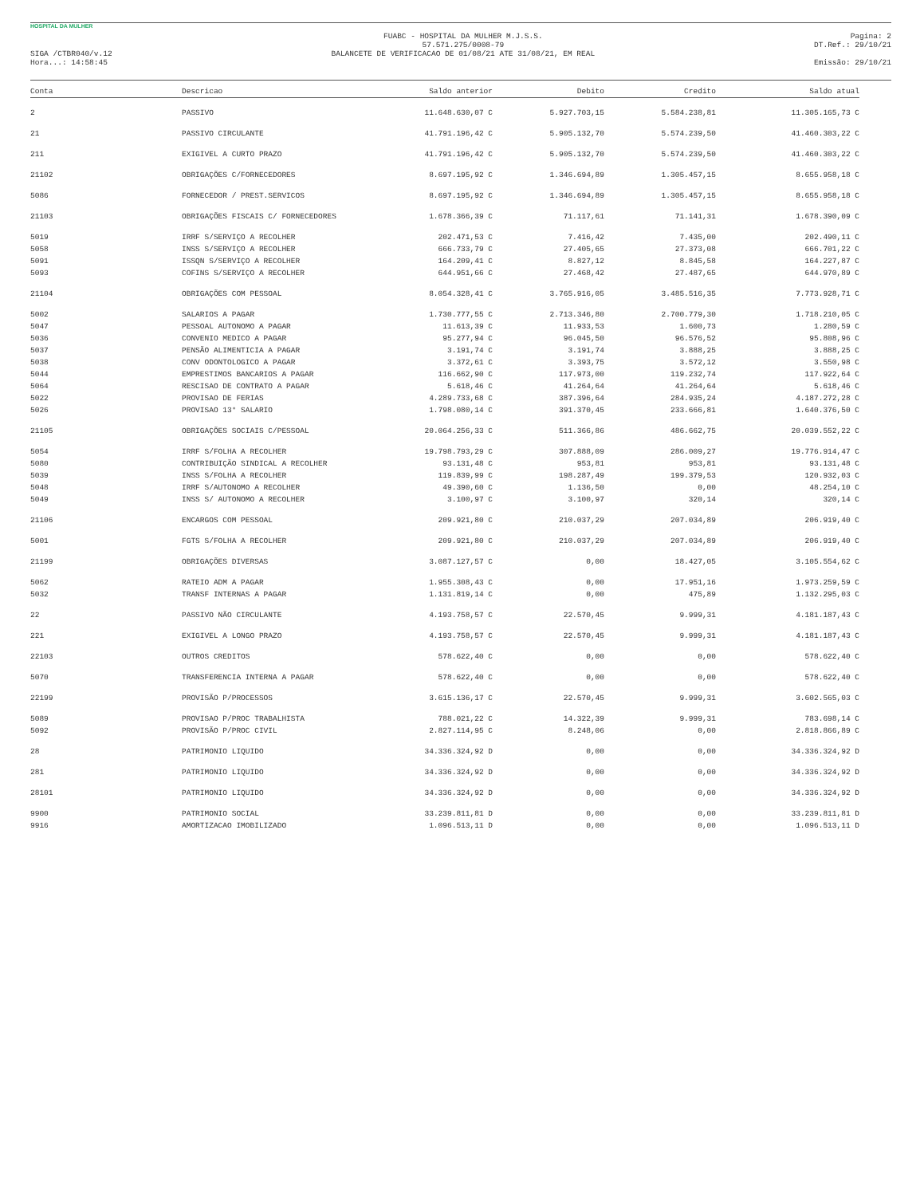HOSPITAL DA MULHER
SIGA /CTBR040/v.12
Hora...: 14:58:45
FUABC - HOSPITAL DA MULHER M.J.S.S.
57.571.275/0008-79
BALANCETE DE VERIFICACAO DE 01/08/21 ATE 31/08/21, EM REAL
Pagina: 2
DT.Ref.: 29/10/21
Emissão: 29/10/21
| Conta | Descricao | Saldo anterior | Debito | Credito | Saldo atual |
| --- | --- | --- | --- | --- | --- |
| 2 | PASSIVO | 11.648.630,07 C | 5.927.703,15 | 5.584.238,81 | 11.305.165,73 C |
| 21 | PASSIVO CIRCULANTE | 41.791.196,42 C | 5.905.132,70 | 5.574.239,50 | 41.460.303,22 C |
| 211 | EXIGIVEL A CURTO PRAZO | 41.791.196,42 C | 5.905.132,70 | 5.574.239,50 | 41.460.303,22 C |
| 21102 | OBRIGAÇÕES C/FORNECEDORES | 8.697.195,92 C | 1.346.694,89 | 1.305.457,15 | 8.655.958,18 C |
| 5086 | FORNECEDOR / PREST.SERVICOS | 8.697.195,92 C | 1.346.694,89 | 1.305.457,15 | 8.655.958,18 C |
| 21103 | OBRIGAÇÕES FISCAIS C/ FORNECEDORES | 1.678.366,39 C | 71.117,61 | 71.141,31 | 1.678.390,09 C |
| 5019 | IRRF S/SERVIÇO A RECOLHER | 202.471,53 C | 7.416,42 | 7.435,00 | 202.490,11 C |
| 5058 | INSS S/SERVIÇO A RECOLHER | 666.733,79 C | 27.405,65 | 27.373,08 | 666.701,22 C |
| 5091 | ISSQN S/SERVIÇO A RECOLHER | 164.209,41 C | 8.827,12 | 8.845,58 | 164.227,87 C |
| 5093 | COFINS S/SERVIÇO A RECOLHER | 644.951,66 C | 27.468,42 | 27.487,65 | 644.970,89 C |
| 21104 | OBRIGAÇÕES COM PESSOAL | 8.054.328,41 C | 3.765.916,05 | 3.485.516,35 | 7.773.928,71 C |
| 5002 | SALARIOS A PAGAR | 1.730.777,55 C | 2.713.346,80 | 2.700.779,30 | 1.718.210,05 C |
| 5047 | PESSOAL AUTONOMO A PAGAR | 11.613,39 C | 11.933,53 | 1.600,73 | 1.280,59 C |
| 5036 | CONVENIO MEDICO A PAGAR | 95.277,94 C | 96.045,50 | 96.576,52 | 95.808,96 C |
| 5037 | PENSÃO ALIMENTICIA A PAGAR | 3.191,74 C | 3.191,74 | 3.888,25 | 3.888,25 C |
| 5038 | CONV ODONTOLOGICO A PAGAR | 3.372,61 C | 3.393,75 | 3.572,12 | 3.550,98 C |
| 5044 | EMPRESTIMOS BANCARIOS A PAGAR | 116.662,90 C | 117.973,00 | 119.232,74 | 117.922,64 C |
| 5064 | RESCISAO DE CONTRATO A PAGAR | 5.618,46 C | 41.264,64 | 41.264,64 | 5.618,46 C |
| 5022 | PROVISAO DE FERIAS | 4.289.733,68 C | 387.396,64 | 284.935,24 | 4.187.272,28 C |
| 5026 | PROVISAO 13° SALARIO | 1.798.080,14 C | 391.370,45 | 233.666,81 | 1.640.376,50 C |
| 21105 | OBRIGAÇÕES SOCIAIS C/PESSOAL | 20.064.256,33 C | 511.366,86 | 486.662,75 | 20.039.552,22 C |
| 5054 | IRRF S/FOLHA A RECOLHER | 19.798.793,29 C | 307.888,09 | 286.009,27 | 19.776.914,47 C |
| 5080 | CONTRIBUIÇÃO SINDICAL A RECOLHER | 93.131,48 C | 953,81 | 953,81 | 93.131,48 C |
| 5039 | INSS S/FOLHA A RECOLHER | 119.839,99 C | 198.287,49 | 199.379,53 | 120.932,03 C |
| 5048 | IRRF S/AUTONOMO A RECOLHER | 49.390,60 C | 1.136,50 | 0,00 | 48.254,10 C |
| 5049 | INSS S/ AUTONOMO A RECOLHER | 3.100,97 C | 3.100,97 | 320,14 | 320,14 C |
| 21106 | ENCARGOS COM PESSOAL | 209.921,80 C | 210.037,29 | 207.034,89 | 206.919,40 C |
| 5001 | FGTS S/FOLHA A RECOLHER | 209.921,80 C | 210.037,29 | 207.034,89 | 206.919,40 C |
| 21199 | OBRIGAÇÕES DIVERSAS | 3.087.127,57 C | 0,00 | 18.427,05 | 3.105.554,62 C |
| 5062 | RATEIO ADM A PAGAR | 1.955.308,43 C | 0,00 | 17.951,16 | 1.973.259,59 C |
| 5032 | TRANSF INTERNAS A PAGAR | 1.131.819,14 C | 0,00 | 475,89 | 1.132.295,03 C |
| 22 | PASSIVO NÃO CIRCULANTE | 4.193.758,57 C | 22.570,45 | 9.999,31 | 4.181.187,43 C |
| 221 | EXIGIVEL A LONGO PRAZO | 4.193.758,57 C | 22.570,45 | 9.999,31 | 4.181.187,43 C |
| 22103 | OUTROS CREDITOS | 578.622,40 C | 0,00 | 0,00 | 578.622,40 C |
| 5070 | TRANSFERENCIA INTERNA A PAGAR | 578.622,40 C | 0,00 | 0,00 | 578.622,40 C |
| 22199 | PROVISÃO P/PROCESSOS | 3.615.136,17 C | 22.570,45 | 9.999,31 | 3.602.565,03 C |
| 5089 | PROVISAO P/PROC TRABALHISTA | 788.021,22 C | 14.322,39 | 9.999,31 | 783.698,14 C |
| 5092 | PROVISÃO P/PROC CIVIL | 2.827.114,95 C | 8.248,06 | 0,00 | 2.818.866,89 C |
| 28 | PATRIMONIO LIQUIDO | 34.336.324,92 D | 0,00 | 0,00 | 34.336.324,92 D |
| 281 | PATRIMONIO LIQUIDO | 34.336.324,92 D | 0,00 | 0,00 | 34.336.324,92 D |
| 28101 | PATRIMONIO LIQUIDO | 34.336.324,92 D | 0,00 | 0,00 | 34.336.324,92 D |
| 9900 | PATRIMONIO SOCIAL | 33.239.811,81 D | 0,00 | 0,00 | 33.239.811,81 D |
| 9916 | AMORTIZACAO IMOBILIZADO | 1.096.513,11 D | 0,00 | 0,00 | 1.096.513,11 D |